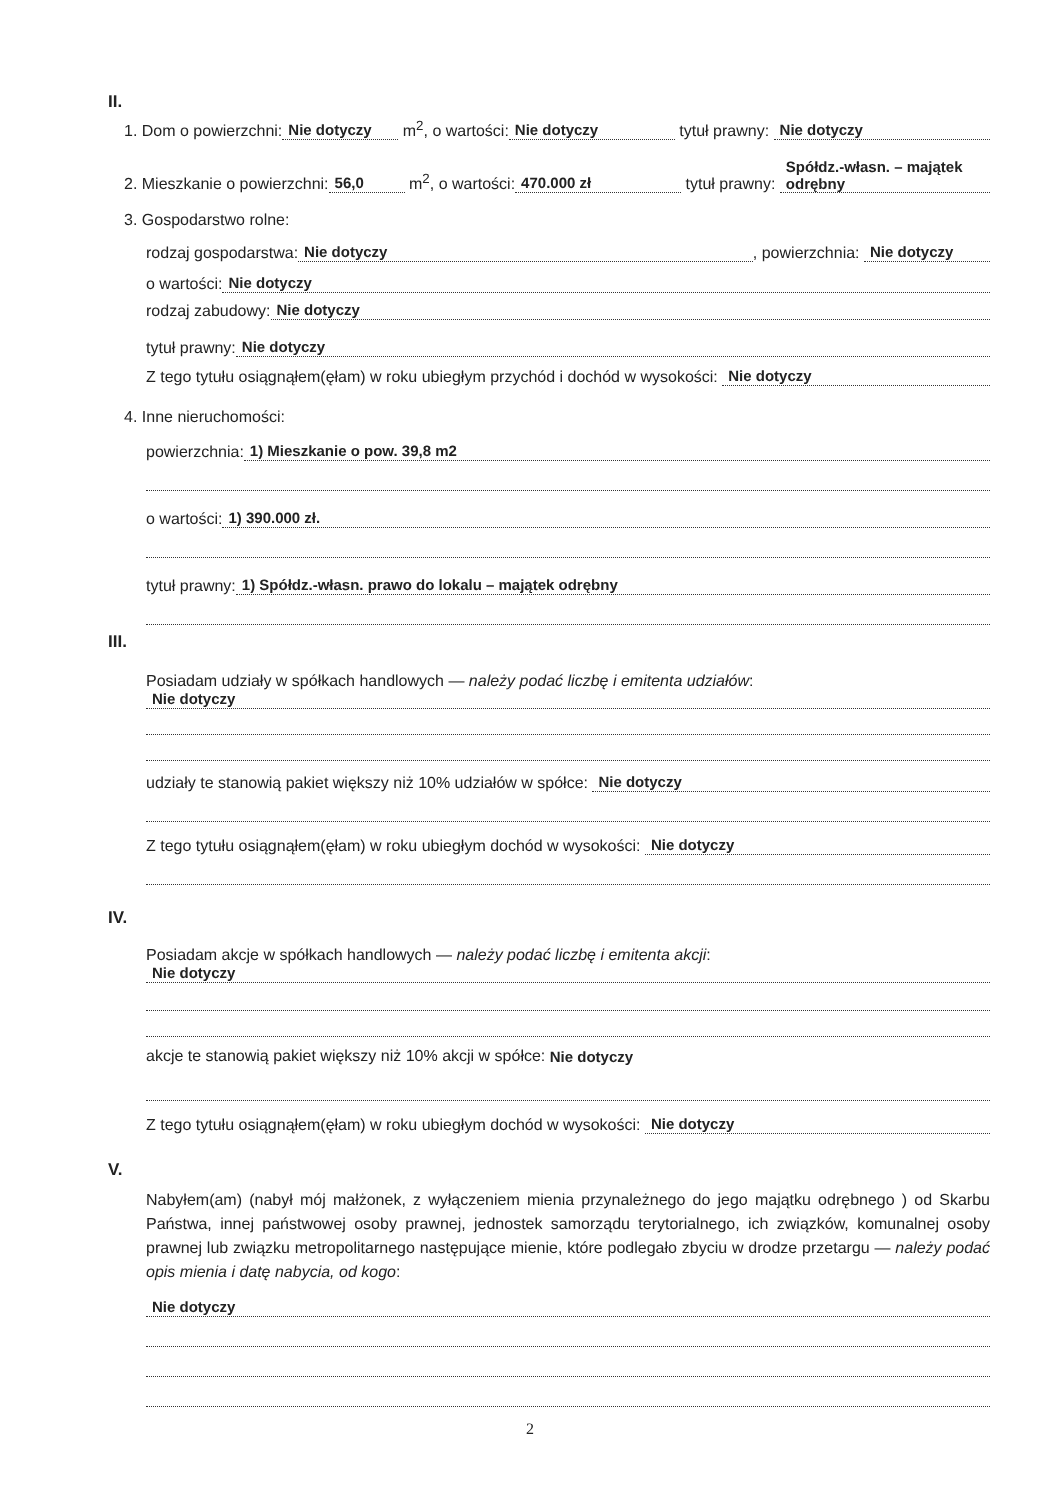II.
1. Dom o powierzchni: Nie dotyczy m<sup>2</sup>, o wartości: Nie dotyczy tytuł prawny: Nie dotyczy
2. Mieszkanie o powierzchni: 56,0 m<sup>2</sup>, o wartości: 470.000 zł tytuł prawny: Spółdz.-własn. – majątek odrębny
3. Gospodarstwo rolne:
rodzaj gospodarstwa: Nie dotyczy, powierzchnia: Nie dotyczy
o wartości: Nie dotyczy
rodzaj zabudowy: Nie dotyczy
tytuł prawny: Nie dotyczy
Z tego tytułu osiągnąłem(ęłam) w roku ubiegłym przychód i dochód w wysokości: Nie dotyczy
4. Inne nieruchomości:
powierzchnia: 1) Mieszkanie o pow. 39,8 m2
o wartości: 1) 390.000 zł.
tytuł prawny: 1) Spółdz.-własn. prawo do lokalu – majątek odrębny
III.
Posiadam udziały w spółkach handlowych — należy podać liczbę i emitenta udziałów:
Nie dotyczy
udziały te stanowią pakiet większy niż 10% udziałów w spółce: Nie dotyczy
Z tego tytułu osiągnąłem(ęłam) w roku ubiegłym dochód w wysokości: Nie dotyczy
IV.
Posiadam akcje w spółkach handlowych — należy podać liczbę i emitenta akcji:
Nie dotyczy
akcje te stanowią pakiet większy niż 10% akcji w spółce: Nie dotyczy
Z tego tytułu osiągnąłem(ęłam) w roku ubiegłym dochód w wysokości: Nie dotyczy
V.
Nabyłem(am) (nabył mój małżonek, z wyłączeniem mienia przynależnego do jego majątku odrębnego ) od Skarbu Państwa, innej państwowej osoby prawnej, jednostek samorządu terytorialnego, ich związków, komunalnej osoby prawnej lub związku metropolitarnego następujące mienie, które podlegało zbyciu w drodze przetargu — należy podać opis mienia i datę nabycia, od kogo:
Nie dotyczy
2